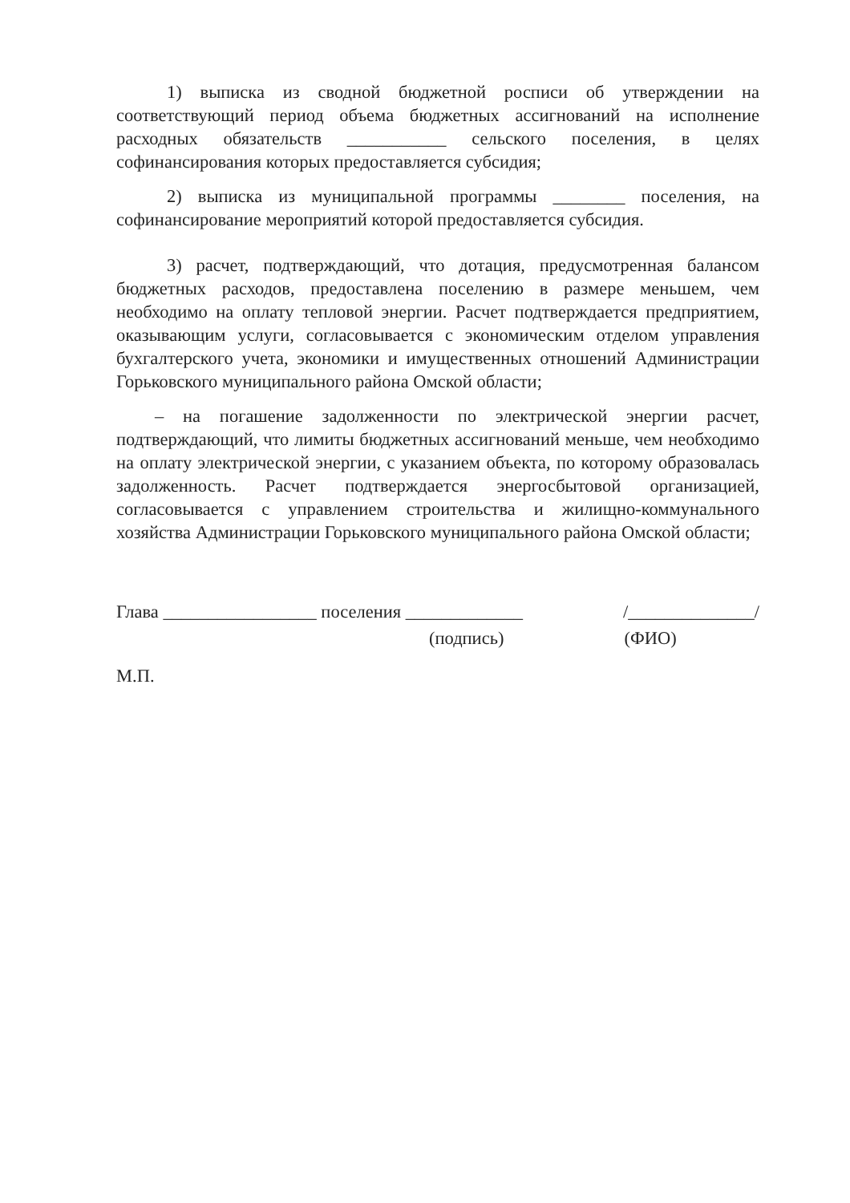1) выписка из сводной бюджетной росписи об утверждении на соответствующий период объема бюджетных ассигнований на исполнение расходных обязательств ___________ сельского поселения, в целях софинансирования которых предоставляется субсидия;
2) выписка из муниципальной программы ________ поселения, на софинансирование мероприятий которой предоставляется субсидия.
3) расчет, подтверждающий, что дотация, предусмотренная балансом бюджетных расходов, предоставлена поселению в размере меньшем, чем необходимо на оплату тепловой энергии. Расчет подтверждается предприятием, оказывающим услуги, согласовывается с экономическим отделом управления бухгалтерского учета, экономики и имущественных отношений Администрации Горьковского муниципального района Омской области;
– на погашение задолженности по электрической энергии расчет, подтверждающий, что лимиты бюджетных ассигнований меньше, чем необходимо на оплату электрической энергии, с указанием объекта, по которому образовалась задолженность. Расчет подтверждается энергосбытовой организацией, согласовывается с управлением строительства и жилищно-коммунального хозяйства Администрации Горьковского муниципального района Омской области;
Глава _________________ поселения _____________ /______________/
(подпись) (ФИО)
М.П.